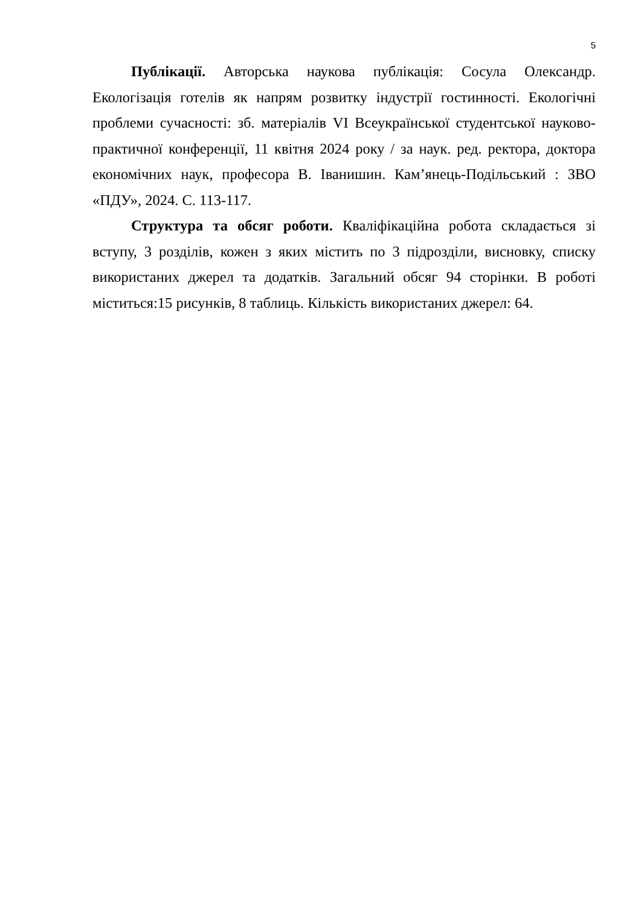5
Публікації. Авторська наукова публікація: Сосула Олександр. Екологізація готелів як напрям розвитку індустрії гостинності. Екологічні проблеми сучасності: зб. матеріалів VI Всеукраїнської студентської науково-практичної конференції, 11 квітня 2024 року / за наук. ред. ректора, доктора економічних наук, професора В. Іванишин. Кам’янець-Подільський : ЗВО «ПДУ», 2024. С. 113-117.
Структура та обсяг роботи. Кваліфікаційна робота складається зі вступу, 3 розділів, кожен з яких містить по 3 підрозділи, висновку, списку використаних джерел та додатків. Загальний обсяг 94 сторінки. В роботі міститься:15 рисунків, 8 таблиць. Кількість використаних джерел: 64.